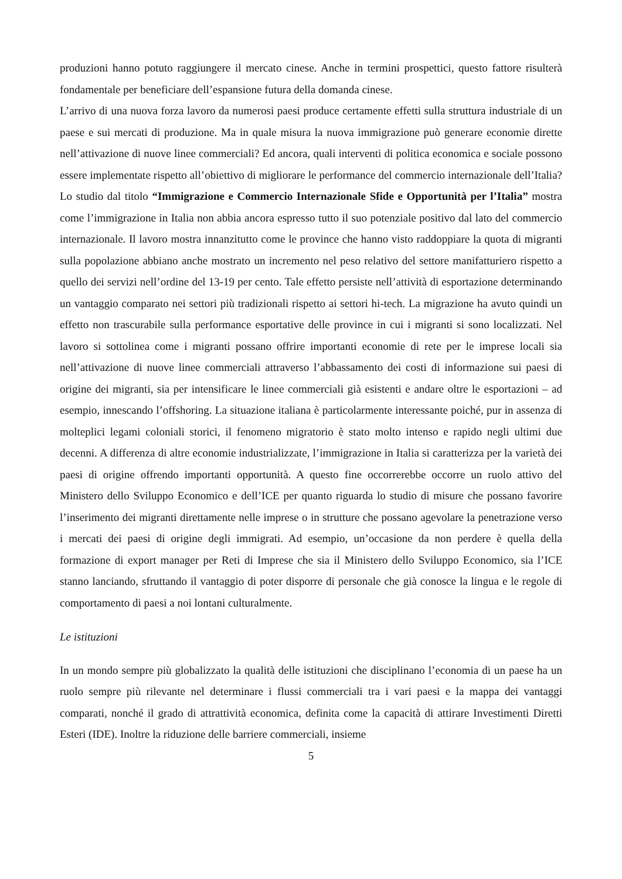produzioni hanno potuto raggiungere il mercato cinese. Anche in termini prospettici, questo fattore risulterà fondamentale per beneficiare dell’espansione futura della domanda cinese.
L’arrivo di una nuova forza lavoro da numerosi paesi produce certamente effetti sulla struttura industriale di un paese e sui mercati di produzione. Ma in quale misura la nuova immigrazione può generare economie dirette nell’attivazione di nuove linee commerciali? Ed ancora, quali interventi di politica economica e sociale possono essere implementate rispetto all’obiettivo di migliorare le performance del commercio internazionale dell’Italia? Lo studio dal titolo “Immigrazione e Commercio Internazionale Sfide e Opportunità per l’Italia” mostra come l’immigrazione in Italia non abbia ancora espresso tutto il suo potenziale positivo dal lato del commercio internazionale. Il lavoro mostra innanzitutto come le province che hanno visto raddoppiare la quota di migranti sulla popolazione abbiano anche mostrato un incremento nel peso relativo del settore manifatturiero rispetto a quello dei servizi nell’ordine del 13-19 per cento. Tale effetto persiste nell’attività di esportazione determinando un vantaggio comparato nei settori più tradizionali rispetto ai settori hi-tech. La migrazione ha avuto quindi un effetto non trascurabile sulla performance esportative delle province in cui i migranti si sono localizzati. Nel lavoro si sottolinea come i migranti possano offrire importanti economie di rete per le imprese locali sia nell’attivazione di nuove linee commerciali attraverso l’abbassamento dei costi di informazione sui paesi di origine dei migranti, sia per intensificare le linee commerciali già esistenti e andare oltre le esportazioni – ad esempio, innescando l’offshoring. La situazione italiana è particolarmente interessante poiché, pur in assenza di molteplici legami coloniali storici, il fenomeno migratorio è stato molto intenso e rapido negli ultimi due decenni. A differenza di altre economie industrializzate, l’immigrazione in Italia si caratterizza per la varietà dei paesi di origine offrendo importanti opportunità. A questo fine occorrerebbe occorre un ruolo attivo del Ministero dello Sviluppo Economico e dell’ICE per quanto riguarda lo studio di misure che possano favorire l’inserimento dei migranti direttamente nelle imprese o in strutture che possano agevolare la penetrazione verso i mercati dei paesi di origine degli immigrati. Ad esempio, un’occasione da non perdere è quella della formazione di export manager per Reti di Imprese che sia il Ministero dello Sviluppo Economico, sia l’ICE stanno lanciando, sfruttando il vantaggio di poter disporre di personale che già conosce la lingua e le regole di comportamento di paesi a noi lontani culturalmente.
Le istituzioni
In un mondo sempre più globalizzato la qualità delle istituzioni che disciplinano l’economia di un paese ha un ruolo sempre più rilevante nel determinare i flussi commerciali tra i vari paesi e la mappa dei vantaggi comparati, nonché il grado di attrattività economica, definita come la capacità di attirare Investimenti Diretti Esteri (IDE). Inoltre la riduzione delle barriere commerciali, insieme
5